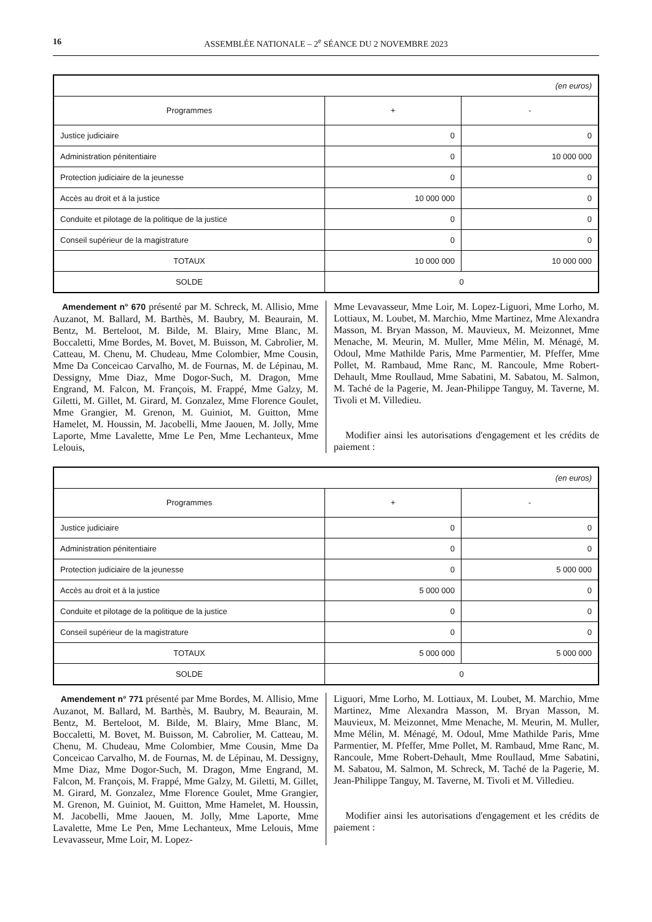16 ASSEMBLÉE NATIONALE – 2<sup>e</sup> SÉANCE DU 2 NOVEMBRE 2023
| (en euros) | | |
| Programmes | + | - |
| Justice judiciaire | 0 | 0 |
| Administration pénitentiaire | 0 | 10 000 000 |
| Protection judiciaire de la jeunesse | 0 | 0 |
| Accès au droit et à la justice | 10 000 000 | 0 |
| Conduite et pilotage de la politique de la justice | 0 | 0 |
| Conseil supérieur de la magistrature | 0 | 0 |
| TOTAUX | 10 000 000 | 10 000 000 |
| SOLDE | 0 | |
Amendement n° 670 présenté par M. Schreck, M. Allisio, Mme Auzanot, M. Ballard, M. Barthès, M. Baubry, M. Beaurain, M. Bentz, M. Berteloot, M. Bilde, M. Blairy, Mme Blanc, M. Boccaletti, Mme Bordes, M. Bovet, M. Buisson, M. Cabrolier, M. Catteau, M. Chenu, M. Chudeau, Mme Colombier, Mme Cousin, Mme Da Conceicao Carvalho, M. de Fournas, M. de Lépinau, M. Dessigny, Mme Diaz, Mme Dogor-Such, M. Dragon, Mme Engrand, M. Falcon, M. François, M. Frappé, Mme Galzy, M. Giletti, M. Gillet, M. Girard, M. Gonzalez, Mme Florence Goulet, Mme Grangier, M. Grenon, M. Guiniot, M. Guitton, Mme Hamelet, M. Houssin, M. Jacobelli, Mme Jaouen, M. Jolly, Mme Laporte, Mme Lavalette, Mme Le Pen, Mme Lechanteux, Mme Lelouis,
Mme Levavasseur, Mme Loir, M. Lopez-Liguori, Mme Lorho, M. Lottiaux, M. Loubet, M. Marchio, Mme Martinez, Mme Alexandra Masson, M. Bryan Masson, M. Mauvieux, M. Meizonnet, Mme Menache, M. Meurin, M. Muller, Mme Mélin, M. Ménagé, M. Odoul, Mme Mathilde Paris, Mme Parmentier, M. Pfeffer, Mme Pollet, M. Rambaud, Mme Ranc, M. Rancoule, Mme Robert-Dehault, Mme Roullaud, Mme Sabatini, M. Sabatou, M. Salmon, M. Taché de la Pagerie, M. Jean-Philippe Tanguy, M. Taverne, M. Tivoli et M. Villedieu.
Modifier ainsi les autorisations d'engagement et les crédits de paiement :
| (en euros) | | |
| Programmes | + | - |
| Justice judiciaire | 0 | 0 |
| Administration pénitentiaire | 0 | 0 |
| Protection judiciaire de la jeunesse | 0 | 5 000 000 |
| Accès au droit et à la justice | 5 000 000 | 0 |
| Conduite et pilotage de la politique de la justice | 0 | 0 |
| Conseil supérieur de la magistrature | 0 | 0 |
| TOTAUX | 5 000 000 | 5 000 000 |
| SOLDE | 0 | |
Amendement n° 771 présenté par Mme Bordes, M. Allisio, Mme Auzanot, M. Ballard, M. Barthès, M. Baubry, M. Beaurain, M. Bentz, M. Berteloot, M. Bilde, M. Blairy, Mme Blanc, M. Boccaletti, M. Bovet, M. Buisson, M. Cabrolier, M. Catteau, M. Chenu, M. Chudeau, Mme Colombier, Mme Cousin, Mme Da Conceicao Carvalho, M. de Fournas, M. de Lépinau, M. Dessigny, Mme Diaz, Mme Dogor-Such, M. Dragon, Mme Engrand, M. Falcon, M. François, M. Frappé, Mme Galzy, M. Giletti, M. Gillet, M. Girard, M. Gonzalez, Mme Florence Goulet, Mme Grangier, M. Grenon, M. Guiniot, M. Guitton, Mme Hamelet, M. Houssin, M. Jacobelli, Mme Jaouen, M. Jolly, Mme Laporte, Mme Lavalette, Mme Le Pen, Mme Lechanteux, Mme Lelouis, Mme Levavasseur, Mme Loir, M. Lopez-
Liguori, Mme Lorho, M. Lottiaux, M. Loubet, M. Marchio, Mme Martinez, Mme Alexandra Masson, M. Bryan Masson, M. Mauvieux, M. Meizonnet, Mme Menache, M. Meurin, M. Muller, Mme Mélin, M. Ménagé, M. Odoul, Mme Mathilde Paris, Mme Parmentier, M. Pfeffer, Mme Pollet, M. Rambaud, Mme Ranc, M. Rancoule, Mme Robert-Dehault, Mme Roullaud, Mme Sabatini, M. Sabatou, M. Salmon, M. Schreck, M. Taché de la Pagerie, M. Jean-Philippe Tanguy, M. Taverne, M. Tivoli et M. Villedieu.
Modifier ainsi les autorisations d'engagement et les crédits de paiement :